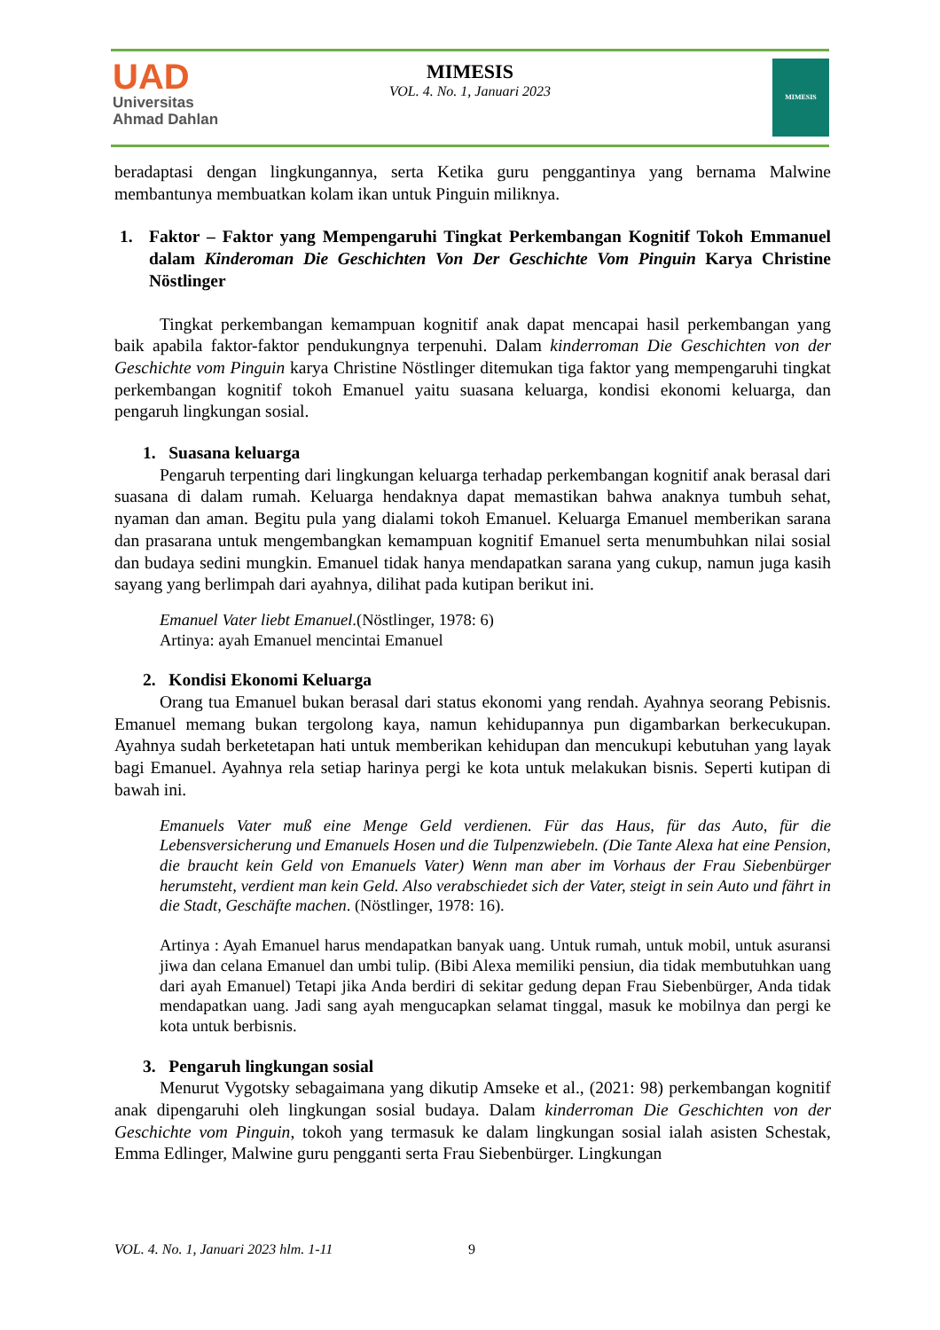UAD
Universitas
Ahmad Dahlan
MIMESIS
VOL. 4. No. 1, Januari 2023
MIMESIS
beradaptasi dengan lingkungannya, serta Ketika guru penggantinya yang bernama Malwine membantunya membuatkan kolam ikan untuk Pinguin miliknya.
1. Faktor – Faktor yang Mempengaruhi Tingkat Perkembangan Kognitif Tokoh Emmanuel dalam Kinderoman Die Geschichten Von Der Geschichte Vom Pinguin Karya Christine Nöstlinger
Tingkat perkembangan kemampuan kognitif anak dapat mencapai hasil perkembangan yang baik apabila faktor-faktor pendukungnya terpenuhi. Dalam kinderroman Die Geschichten von der Geschichte vom Pinguin karya Christine Nöstlinger ditemukan tiga faktor yang mempengaruhi tingkat perkembangan kognitif tokoh Emanuel yaitu suasana keluarga, kondisi ekonomi keluarga, dan pengaruh lingkungan sosial.
1. Suasana keluarga
Pengaruh terpenting dari lingkungan keluarga terhadap perkembangan kognitif anak berasal dari suasana di dalam rumah. Keluarga hendaknya dapat memastikan bahwa anaknya tumbuh sehat, nyaman dan aman. Begitu pula yang dialami tokoh Emanuel. Keluarga Emanuel memberikan sarana dan prasarana untuk mengembangkan kemampuan kognitif Emanuel serta menumbuhkan nilai sosial dan budaya sedini mungkin. Emanuel tidak hanya mendapatkan sarana yang cukup, namun juga kasih sayang yang berlimpah dari ayahnya, dilihat pada kutipan berikut ini.
Emanuel Vater liebt Emanuel.(Nöstlinger, 1978: 6)
Artinya: ayah Emanuel mencintai Emanuel
2. Kondisi Ekonomi Keluarga
Orang tua Emanuel bukan berasal dari status ekonomi yang rendah. Ayahnya seorang Pebisnis. Emanuel memang bukan tergolong kaya, namun kehidupannya pun digambarkan berkecukupan. Ayahnya sudah berketetapan hati untuk memberikan kehidupan dan mencukupi kebutuhan yang layak bagi Emanuel. Ayahnya rela setiap harinya pergi ke kota untuk melakukan bisnis. Seperti kutipan di bawah ini.
Emanuels Vater muß eine Menge Geld verdienen. Für das Haus, für das Auto, für die Lebensversicherung und Emanuels Hosen und die Tulpenzwiebeln. (Die Tante Alexa hat eine Pension, die braucht kein Geld von Emanuels Vater) Wenn man aber im Vorhaus der Frau Siebenbürger herumsteht, verdient man kein Geld. Also verabschiedet sich der Vater, steigt in sein Auto und fährt in die Stadt, Geschäfte machen. (Nöstlinger, 1978: 16).
Artinya : Ayah Emanuel harus mendapatkan banyak uang. Untuk rumah, untuk mobil, untuk asuransi jiwa dan celana Emanuel dan umbi tulip. (Bibi Alexa memiliki pensiun, dia tidak membutuhkan uang dari ayah Emanuel) Tetapi jika Anda berdiri di sekitar gedung depan Frau Siebenbürger, Anda tidak mendapatkan uang. Jadi sang ayah mengucapkan selamat tinggal, masuk ke mobilnya dan pergi ke kota untuk berbisnis.
3. Pengaruh lingkungan sosial
Menurut Vygotsky sebagaimana yang dikutip Amseke et al., (2021: 98) perkembangan kognitif anak dipengaruhi oleh lingkungan sosial budaya. Dalam kinderroman Die Geschichten von der Geschichte vom Pinguin, tokoh yang termasuk ke dalam lingkungan sosial ialah asisten Schestak, Emma Edlinger, Malwine guru pengganti serta Frau Siebenbürger. Lingkungan
VOL. 4. No. 1, Januari 2023 hlm. 1-11
9